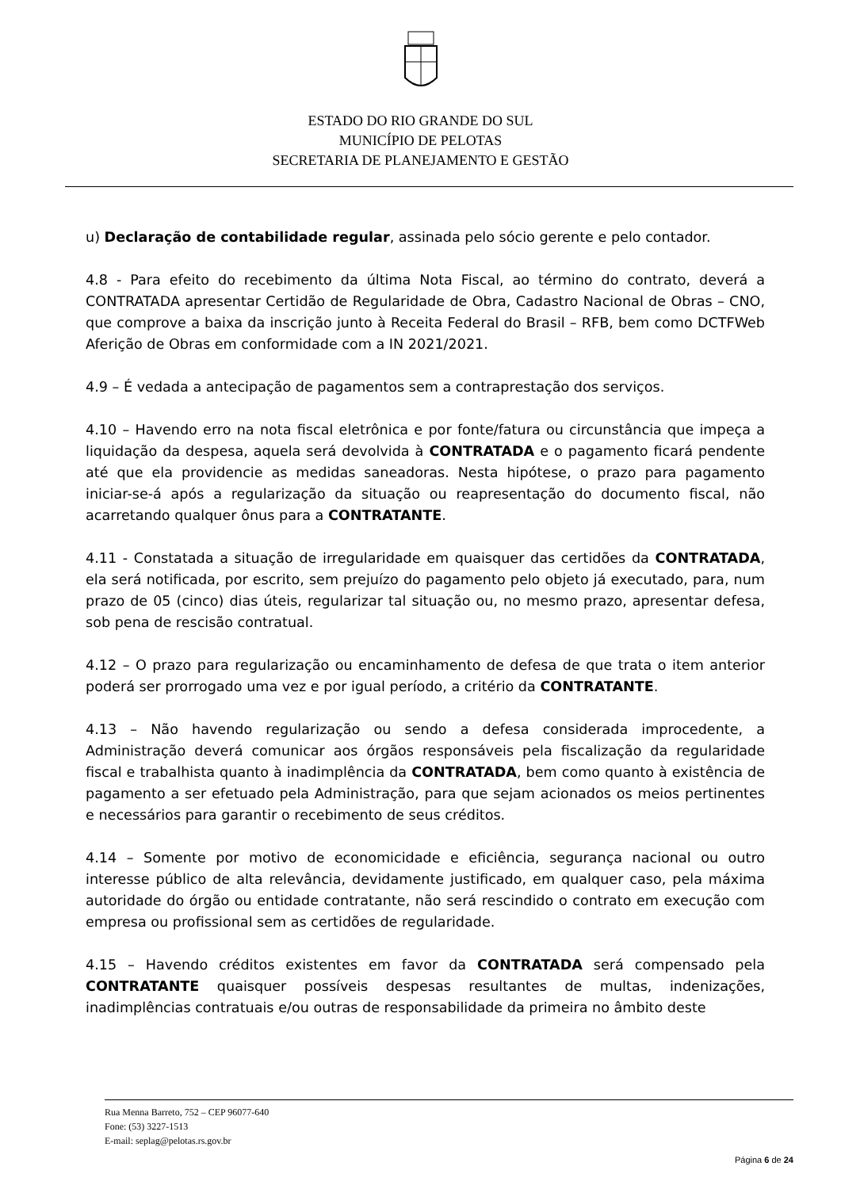ESTADO DO RIO GRANDE DO SUL
MUNICÍPIO DE PELOTAS
SECRETARIA DE PLANEJAMENTO E GESTÃO
u) Declaração de contabilidade regular, assinada pelo sócio gerente e pelo contador.
4.8 - Para efeito do recebimento da última Nota Fiscal, ao término do contrato, deverá a CONTRATADA apresentar Certidão de Regularidade de Obra, Cadastro Nacional de Obras – CNO, que comprove a baixa da inscrição junto à Receita Federal do Brasil – RFB, bem como DCTFWeb Aferição de Obras em conformidade com a IN 2021/2021.
4.9 – É vedada a antecipação de pagamentos sem a contraprestação dos serviços.
4.10 – Havendo erro na nota fiscal eletrônica e por fonte/fatura ou circunstância que impeça a liquidação da despesa, aquela será devolvida à CONTRATADA e o pagamento ficará pendente até que ela providencie as medidas saneadoras. Nesta hipótese, o prazo para pagamento iniciar-se-á após a regularização da situação ou reapresentação do documento fiscal, não acarretando qualquer ônus para a CONTRATANTE.
4.11 - Constatada a situação de irregularidade em quaisquer das certidões da CONTRATADA, ela será notificada, por escrito, sem prejuízo do pagamento pelo objeto já executado, para, num prazo de 05 (cinco) dias úteis, regularizar tal situação ou, no mesmo prazo, apresentar defesa, sob pena de rescisão contratual.
4.12 – O prazo para regularização ou encaminhamento de defesa de que trata o item anterior poderá ser prorrogado uma vez e por igual período, a critério da CONTRATANTE.
4.13 – Não havendo regularização ou sendo a defesa considerada improcedente, a Administração deverá comunicar aos órgãos responsáveis pela fiscalização da regularidade fiscal e trabalhista quanto à inadimplência da CONTRATADA, bem como quanto à existência de pagamento a ser efetuado pela Administração, para que sejam acionados os meios pertinentes e necessários para garantir o recebimento de seus créditos.
4.14 – Somente por motivo de economicidade e eficiência, segurança nacional ou outro interesse público de alta relevância, devidamente justificado, em qualquer caso, pela máxima autoridade do órgão ou entidade contratante, não será rescindido o contrato em execução com empresa ou profissional sem as certidões de regularidade.
4.15 – Havendo créditos existentes em favor da CONTRATADA será compensado pela CONTRATANTE quaisquer possíveis despesas resultantes de multas, indenizações, inadimplências contratuais e/ou outras de responsabilidade da primeira no âmbito deste
Rua Menna Barreto, 752 – CEP 96077-640
Fone: (53) 3227-1513
E-mail: seplag@pelotas.rs.gov.br
Página 6 de 24